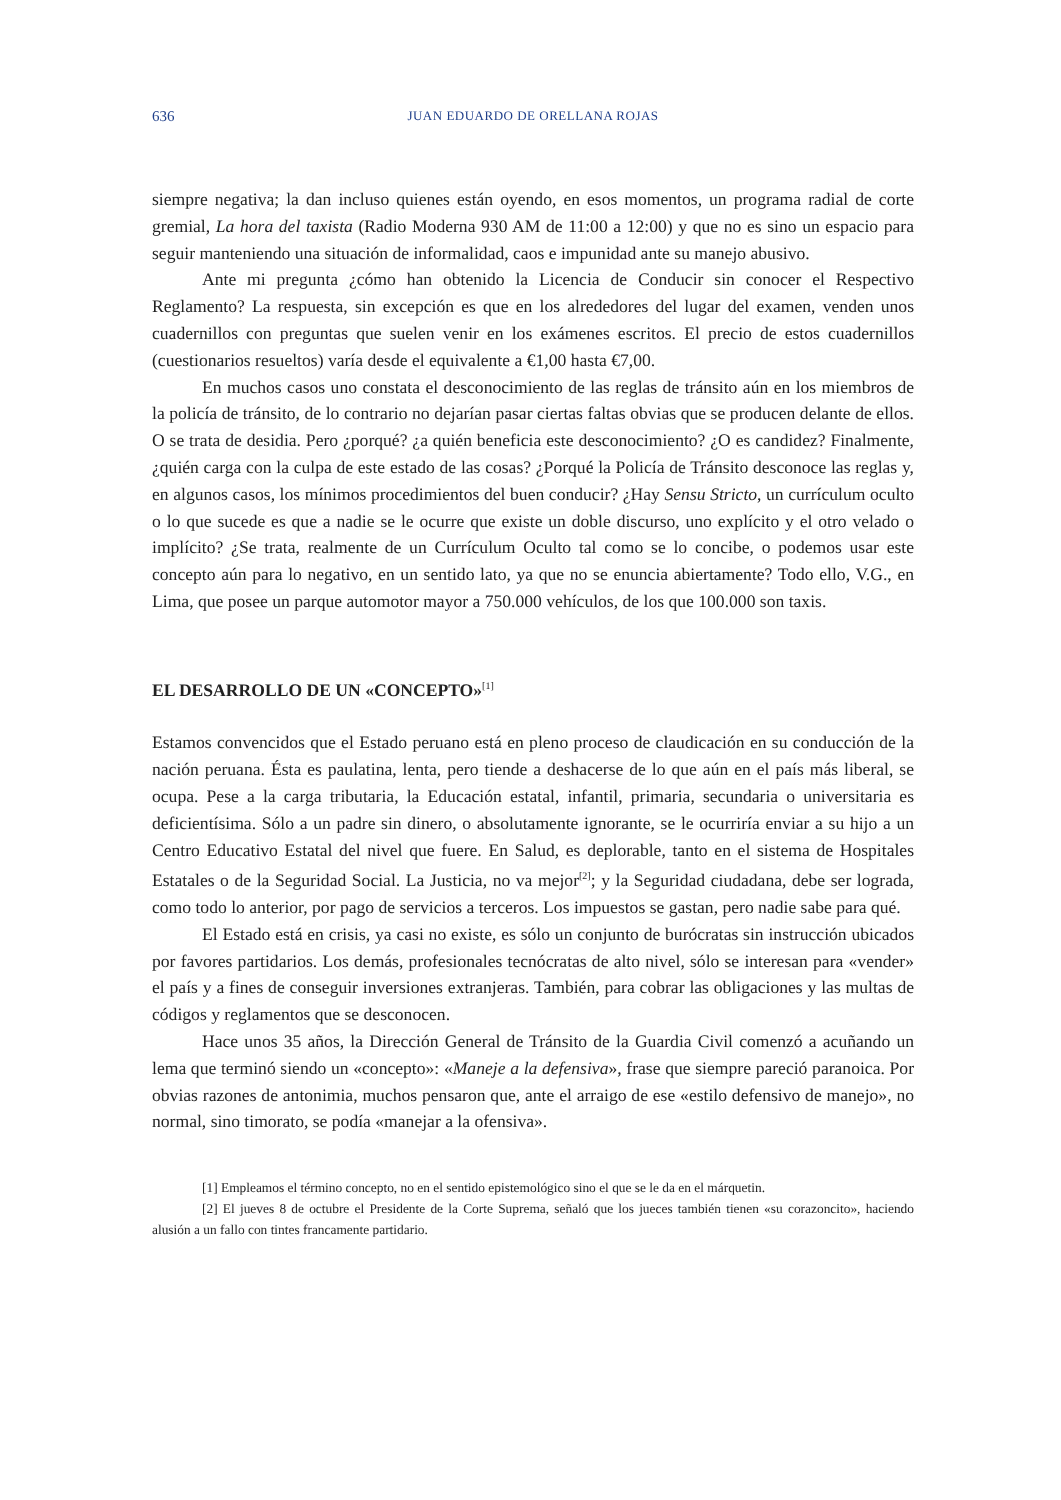636 JUAN EDUARDO DE ORELLANA ROJAS
siempre negativa; la dan incluso quienes están oyendo, en esos momentos, un programa radial de corte gremial, La hora del taxista (Radio Moderna 930 AM de 11:00 a 12:00) y que no es sino un espacio para seguir manteniendo una situación de informalidad, caos e impunidad ante su manejo abusivo.
Ante mi pregunta ¿cómo han obtenido la Licencia de Conducir sin conocer el Respectivo Reglamento? La respuesta, sin excepción es que en los alrededores del lugar del examen, venden unos cuadernillos con preguntas que suelen venir en los exámenes escritos. El precio de estos cuadernillos (cuestionarios resueltos) varía desde el equivalente a €1,00 hasta €7,00.
En muchos casos uno constata el desconocimiento de las reglas de tránsito aún en los miembros de la policía de tránsito, de lo contrario no dejarían pasar ciertas faltas obvias que se producen delante de ellos. O se trata de desidia. Pero ¿porqué? ¿a quién beneficia este desconocimiento? ¿O es candidez? Finalmente, ¿quién carga con la culpa de este estado de las cosas? ¿Porqué la Policía de Tránsito desconoce las reglas y, en algunos casos, los mínimos procedimientos del buen conducir? ¿Hay Sensu Stricto, un currículum oculto o lo que sucede es que a nadie se le ocurre que existe un doble discurso, uno explícito y el otro velado o implícito? ¿Se trata, realmente de un Currículum Oculto tal como se lo concibe, o podemos usar este concepto aún para lo negativo, en un sentido lato, ya que no se enuncia abiertamente? Todo ello, V.G., en Lima, que posee un parque automotor mayor a 750.000 vehículos, de los que 100.000 son taxis.
EL DESARROLLO DE UN «CONCEPTO»<sup>[1]</sup>
Estamos convencidos que el Estado peruano está en pleno proceso de claudicación en su conducción de la nación peruana. Ésta es paulatina, lenta, pero tiende a deshacerse de lo que aún en el país más liberal, se ocupa. Pese a la carga tributaria, la Educación estatal, infantil, primaria, secundaria o universitaria es deficientísima. Sólo a un padre sin dinero, o absolutamente ignorante, se le ocurriría enviar a su hijo a un Centro Educativo Estatal del nivel que fuere. En Salud, es deplorable, tanto en el sistema de Hospitales Estatales o de la Seguridad Social. La Justicia, no va mejor<sup>[2]</sup>; y la Seguridad ciudadana, debe ser lograda, como todo lo anterior, por pago de servicios a terceros. Los impuestos se gastan, pero nadie sabe para qué.
El Estado está en crisis, ya casi no existe, es sólo un conjunto de burócratas sin instrucción ubicados por favores partidarios. Los demás, profesionales tecnócratas de alto nivel, sólo se interesan para «vender» el país y a fines de conseguir inversiones extranjeras. También, para cobrar las obligaciones y las multas de códigos y reglamentos que se desconocen.
Hace unos 35 años, la Dirección General de Tránsito de la Guardia Civil comenzó a acuñando un lema que terminó siendo un «concepto»: «Maneje a la defensiva», frase que siempre pareció paranoica. Por obvias razones de antonimia, muchos pensaron que, ante el arraigo de ese «estilo defensivo de manejo», no normal, sino timorato, se podía «manejar a la ofensiva».
[1] Empleamos el término concepto, no en el sentido epistemológico sino el que se le da en el márquetin.
[2] El jueves 8 de octubre el Presidente de la Corte Suprema, señaló que los jueces también tienen «su corazoncito», haciendo alusión a un fallo con tintes francamente partidario.